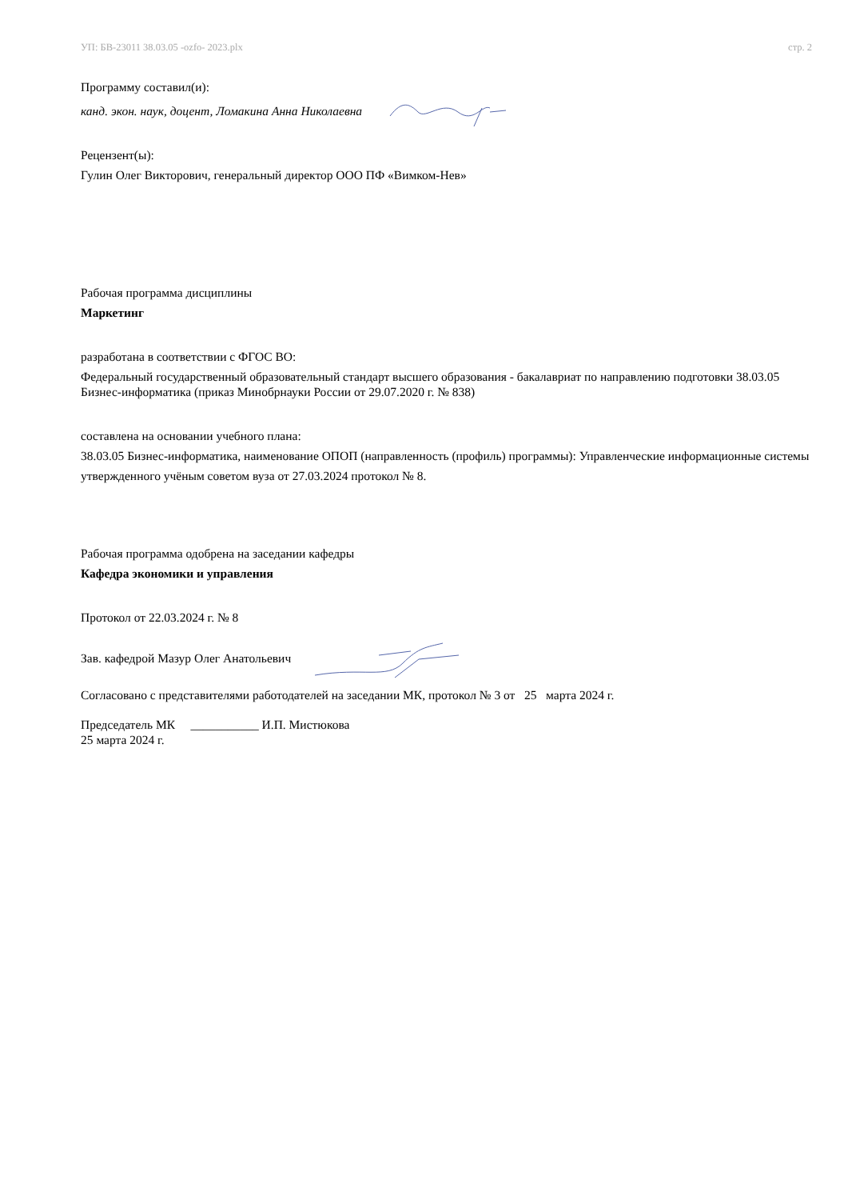УП: БВ-23011 38.03.05 -ozfo- 2023.plx стр. 2
Программу составил(и):
канд. экон. наук, доцент, Ломакина Анна Николаевна
Рецензент(ы):
Гулин Олег Викторович, генеральный директор ООО ПФ «Вимком-Нев»
Рабочая программа дисциплины
Маркетинг
разработана в соответствии с ФГОС ВО:
Федеральный государственный образовательный стандарт высшего образования - бакалавриат по направлению подготовки 38.03.05 Бизнес-информатика (приказ Минобрнауки России от 29.07.2020 г. № 838)
составлена на основании учебного плана:
38.03.05 Бизнес-информатика, наименование ОПОП (направленность (профиль) программы): Управленческие информационные системы
утвержденного учёным советом вуза от 27.03.2024 протокол № 8.
Рабочая программа одобрена на заседании кафедры
Кафедра экономики и управления
Протокол от 22.03.2024 г. № 8
Зав. кафедрой Мазур Олег Анатольевич
Согласовано с представителями работодателей на заседании МК, протокол № 3 от 25 марта 2024 г.
Председатель МК ___________ И.П. Мистюкова
25 марта 2024 г.